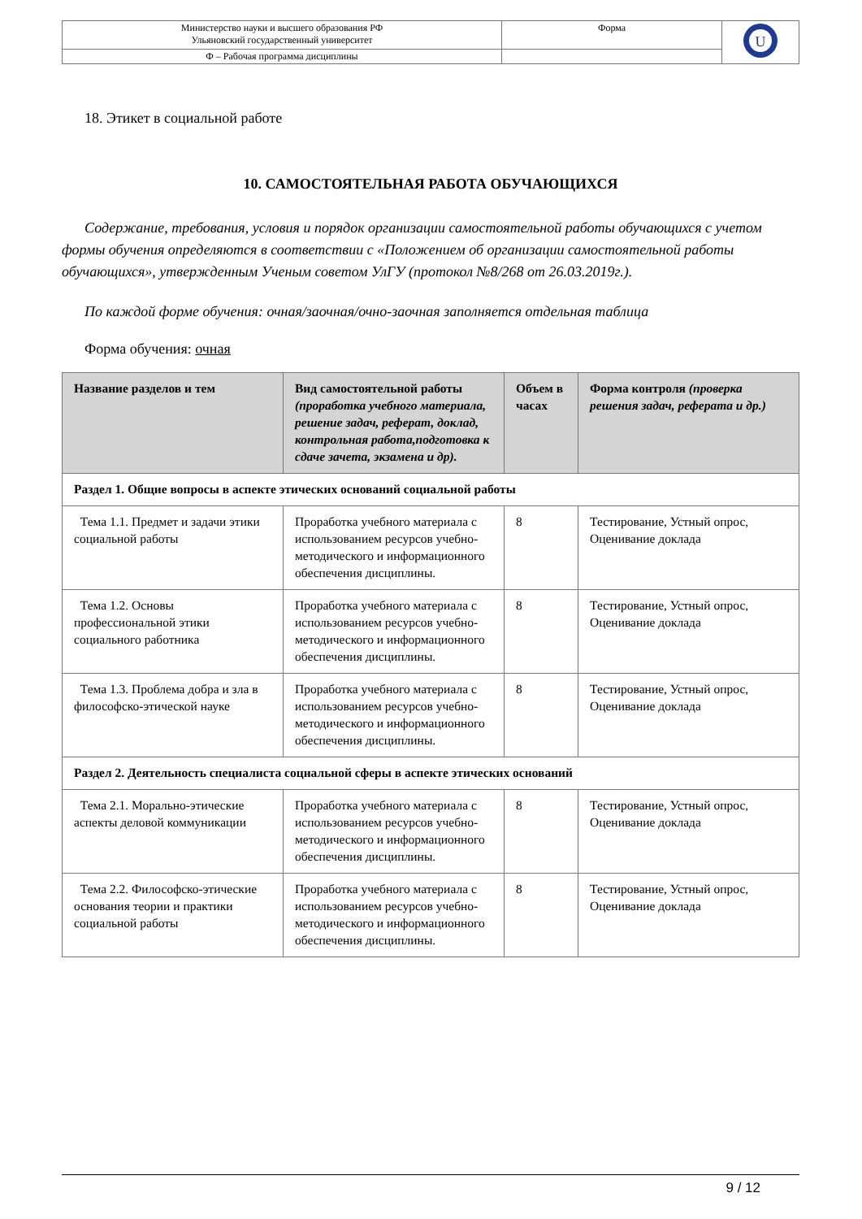| Министерство науки и высшего образования РФ Ульяновский государственный университет | Форма | U |
| Ф – Рабочая программа дисциплины | | |
18. Этикет в социальной работе
10. САМОСТОЯТЕЛЬНАЯ РАБОТА ОБУЧАЮЩИХСЯ
Содержание, требования, условия и порядок организации самостоятельной работы обучающихся с учетом формы обучения определяются в соответствии с «Положением об организации самостоятельной работы обучающихся», утвержденным Ученым советом УлГУ (протокол №8/268 от 26.03.2019г.).
По каждой форме обучения: очная/заочная/очно-заочная заполняется отдельная таблица
Форма обучения: очная
| Название разделов и тем | Вид самостоятельной работы (проработка учебного материала, решение задач, реферат, доклад, контрольная работа,подготовка к сдаче зачета, экзамена и др). | Объем в часах | Форма контроля (проверка решения задач, реферата и др.) |
| --- | --- | --- | --- |
| Раздел 1. Общие вопросы в аспекте этических оснований социальной работы | | | |
| Тема 1.1. Предмет и задачи этики социальной работы | Проработка учебного материала с использованием ресурсов учебно-методического и информационного обеспечения дисциплины. | 8 | Тестирование, Устный опрос, Оценивание доклада |
| Тема 1.2. Основы профессиональной этики социального работника | Проработка учебного материала с использованием ресурсов учебно-методического и информационного обеспечения дисциплины. | 8 | Тестирование, Устный опрос, Оценивание доклада |
| Тема 1.3. Проблема добра и зла в философско-этической науке | Проработка учебного материала с использованием ресурсов учебно-методического и информационного обеспечения дисциплины. | 8 | Тестирование, Устный опрос, Оценивание доклада |
| Раздел 2. Деятельность специалиста социальной сферы в аспекте этических оснований | | | |
| Тема 2.1. Морально-этические аспекты деловой коммуникации | Проработка учебного материала с использованием ресурсов учебно-методического и информационного обеспечения дисциплины. | 8 | Тестирование, Устный опрос, Оценивание доклада |
| Тема 2.2. Философско-этические основания теории и практики социальной работы | Проработка учебного материала с использованием ресурсов учебно-методического и информационного обеспечения дисциплины. | 8 | Тестирование, Устный опрос, Оценивание доклада |
9 / 12